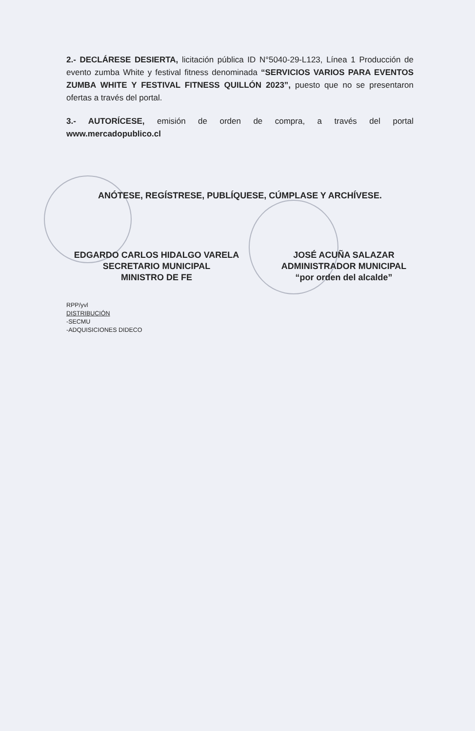2.- DECLÁRESE DESIERTA, licitación pública ID N°5040-29-L123, Línea 1 Producción de evento zumba White y festival fitness denominada “SERVICIOS VARIOS PARA EVENTOS ZUMBA WHITE Y FESTIVAL FITNESS QUILLÓN 2023”, puesto que no se presentaron ofertas a través del portal.
3.- AUTORÍCESE, emisión de orden de compra, a través del portal
www.mercadopublico.cl
ANÓTESE, REGÍSTRESE, PUBLÍQUESE, CÚMPLASE Y ARCHÍVESE.
EDGARDO CARLOS HIDALGO VARELA
SECRETARIO MUNICIPAL
MINISTRO DE FE
JOSÉ ACUÑA SALAZAR
ADMINISTRADOR MUNICIPAL
“por orden del alcalde”
RPP/yvl
DISTRIBUCIÓN
-SECMU
-ADQUISICIONES DIDECO